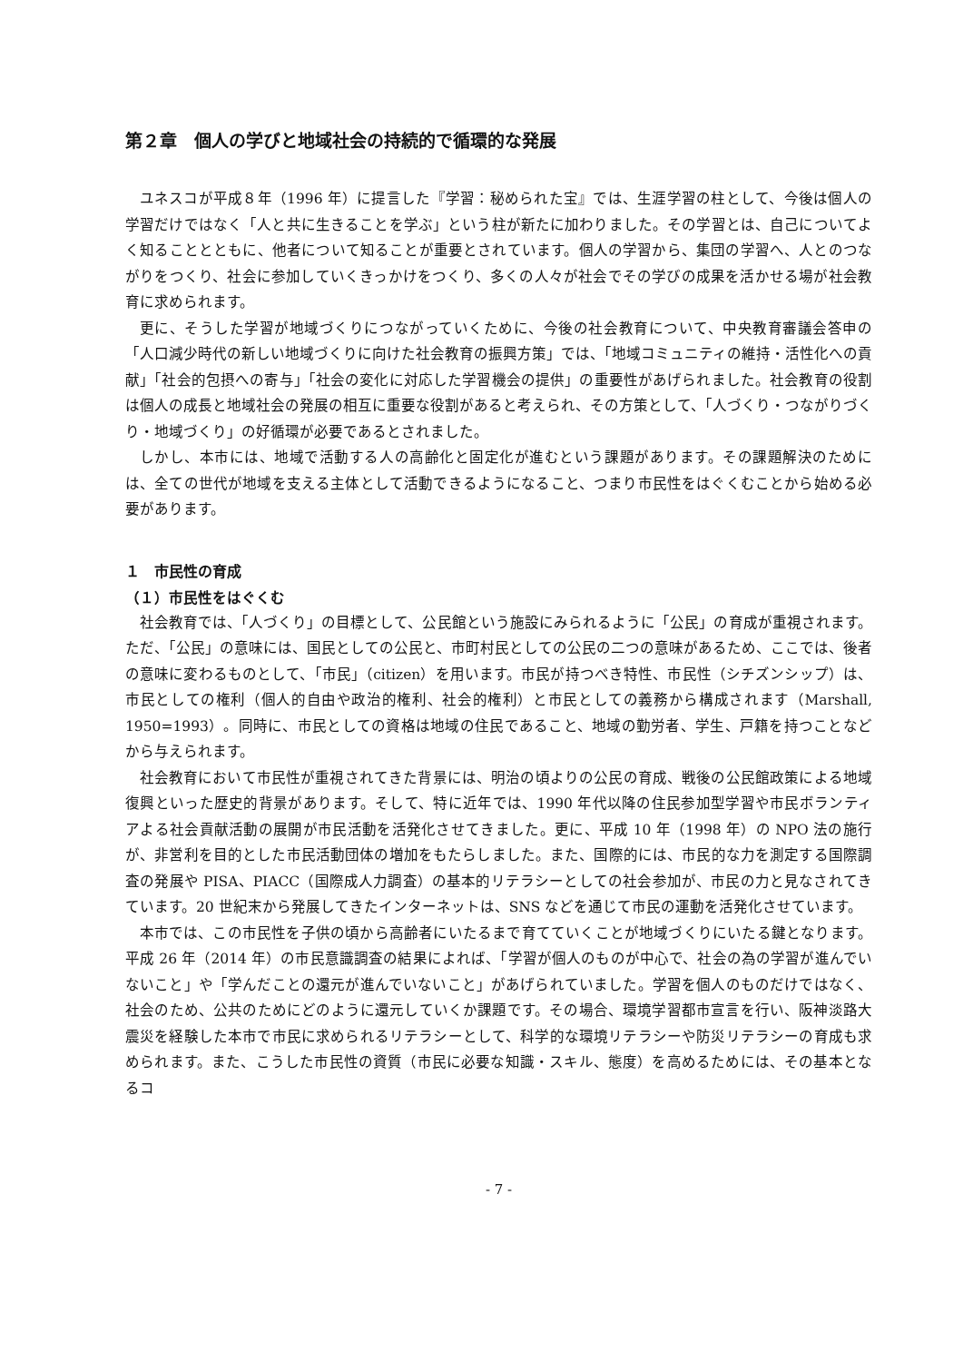第２章　個人の学びと地域社会の持続的で循環的な発展
ユネスコが平成８年（1996 年）に提言した『学習：秘められた宝』では、生涯学習の柱として、今後は個人の学習だけではなく「人と共に生きることを学ぶ」という柱が新たに加わりました。その学習とは、自己についてよく知ることとともに、他者について知ることが重要とされています。個人の学習から、集団の学習へ、人とのつながりをつくり、社会に参加していくきっかけをつくり、多くの人々が社会でその学びの成果を活かせる場が社会教育に求められます。
更に、そうした学習が地域づくりにつながっていくために、今後の社会教育について、中央教育審議会答申の「人口減少時代の新しい地域づくりに向けた社会教育の振興方策」では、「地域コミュニティの維持・活性化への貢献」「社会的包摂への寄与」「社会の変化に対応した学習機会の提供」の重要性があげられました。社会教育の役割は個人の成長と地域社会の発展の相互に重要な役割があると考えられ、その方策として、「人づくり・つながりづくり・地域づくり」の好循環が必要であるとされました。
しかし、本市には、地域で活動する人の高齢化と固定化が進むという課題があります。その課題解決のためには、全ての世代が地域を支える主体として活動できるようになること、つまり市民性をはぐくむことから始める必要があります。
１　市民性の育成
（１）市民性をはぐくむ
社会教育では、「人づくり」の目標として、公民館という施設にみられるように「公民」の育成が重視されます。ただ、「公民」の意味には、国民としての公民と、市町村民としての公民の二つの意味があるため、ここでは、後者の意味に変わるものとして、「市民」（citizen）を用います。市民が持つべき特性、市民性（シチズンシップ）は、市民としての権利（個人的自由や政治的権利、社会的権利）と市民としての義務から構成されます（Marshall, 1950=1993）。同時に、市民としての資格は地域の住民であること、地域の勤労者、学生、戸籍を持つことなどから与えられます。
社会教育において市民性が重視されてきた背景には、明治の頃よりの公民の育成、戦後の公民館政策による地域復興といった歴史的背景があります。そして、特に近年では、1990 年代以降の住民参加型学習や市民ボランティアよる社会貢献活動の展開が市民活動を活発化させてきました。更に、平成 10 年（1998 年）の NPO 法の施行が、非営利を目的とした市民活動団体の増加をもたらしました。また、国際的には、市民的な力を測定する国際調査の発展や PISA、PIACC（国際成人力調査）の基本的リテラシーとしての社会参加が、市民の力と見なされてきています。20 世紀末から発展してきたインターネットは、SNS などを通じて市民の運動を活発化させています。
本市では、この市民性を子供の頃から高齢者にいたるまで育てていくことが地域づくりにいたる鍵となります。平成 26 年（2014 年）の市民意識調査の結果によれば、「学習が個人のものが中心で、社会の為の学習が進んでいないこと」や「学んだことの還元が進んでいないこと」があげられていました。学習を個人のものだけではなく、社会のため、公共のためにどのように還元していくか課題です。その場合、環境学習都市宣言を行い、阪神淡路大震災を経験した本市で市民に求められるリテラシーとして、科学的な環境リテラシーや防災リテラシーの育成も求められます。また、こうした市民性の資質（市民に必要な知識・スキル、態度）を高めるためには、その基本となるコ
- 7 -